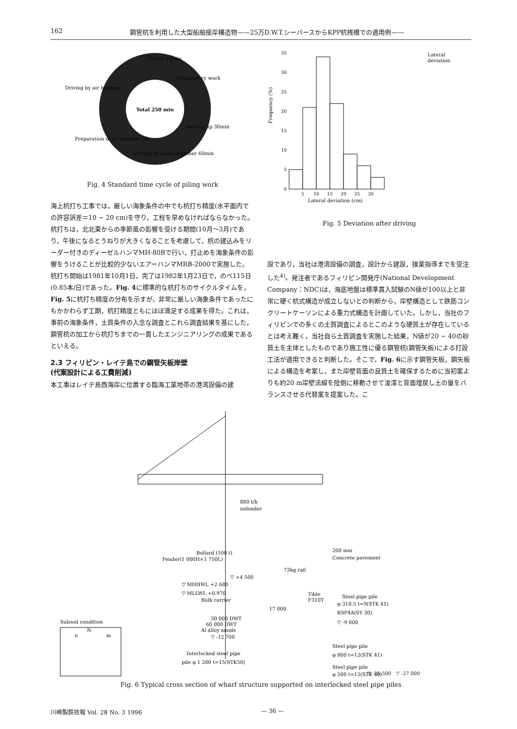162 鋼管杭を利用した大型船舶接岸構造物——25万D.W.T.シーバースからKPP杭桟橋での適用例——
Total 250 min
Others 10min
Preparatory work
Driving by air hammer
Setting-up 30min
Preparation of air hammer 30
Driving by diesel hammer 60min
Fig. 4 Standard time cycle of piling work
海上杭打ち工事では，厳しい海象条件の中でも杭打ち精度(水平面内での許容誤差＝10 ~ 20 cm)を守り，工程を早めなければならなかった。杭打ちは，北北東からの季節風の影響を受ける期間(10月～3月)であり，午後になるとうねりが大きくなることを考慮して，杭の建込みをリーダー付きのディーゼルハンマMH-80Bで行い，打止めを海象条件の影響をうけることが比較的少ないエアーハンマMRB-2000で実施した。杭打ち開始は1981年10月1日，完了は1982年1月23日で，のべ115日(0.85本/日)であった。Fig. 4に標準的な杭打ちのサイクルタイムを，Fig. 5に杭打ち精度の分布を示すが，非常に厳しい海象条件であったにもかかわらず工期，杭打精度ともにほぼ満足する成果を得た。これは，事前の海象条件，土質条件の入念な調査とこれら調査結果を基にした，鋼管杭の加工から杭打ちまでの一貫したエンジニアリングの成果であるといえる。
2.3 フィリピン・レイテ島での鋼管矢板岸壁
(代案設計による工費削減)
本工事はレイテ島西海岸に位置する臨海工業地帯の港湾設備の建
Frequency (%)
35
30
25
20
15
10
5
0
5
10
15
20
25
30
Lateral deviation (cm)
Lateral
deviation
Fig. 5 Deviation after driving
設であり，当社は港湾設備の調査，設計から建設，操業指導までを受注した<sup>4)</sup>。発注者であるフィリピン開発庁(National Development Company：NDC)は，海底地盤は標準貫入試験のN値が100以上と非常に硬く杭式構造が成立しないとの判断から，岸壁構造として鉄筋コンクリートケーソンによる重力式構造を計画していた。しかし，当社のフィリピンでの多くの土質調査によるとこのような硬質土が存在しているとは考え難く，当社自ら土質調査を実施した結果，N値が20 ~ 40の砂質土を主体としたものであり施工性に優る鋼管杭(鋼管矢板)による打設工法が適用できると判断した。そこで，Fig. 6に示す鋼管矢板，鋼矢板による構造を考案し，また岸壁背面の良質土を確保するために当初案よりも約20 m岸壁法線を陸側に移動させて浚渫と背面埋戻し土の量をバランスさせる代替案を提案した。こ
880 t/h
unloader
Bollard (100 t)
Fender(1 000H×1 750L)
200 mm
Concrete pavement
73kg rail
▽ +4 500
▽ MHHWL +2 680
▽ MLLWL +0.970
Bulk carrier
Tible
F310T
Steel pipe pile
φ 318.5 t=9(STK 41)
17 000
KSP4A(SY 30)
▽ -9 000
30 000 DWT
Subsoil condition
60 000 DWT
Al alloy anode
▽ -12 700
N
n
m
Steel pipe pile
φ 800 t=12(STK 41)
Interlocked steel pipe
pile φ 1 200 t=15(STK50)
Steel pipe pile
φ 500 t=12(STK 50)
▽ -26 500 ▽ -27 000
Fig. 6 Typical cross section of wharf structure supported on interlocked steel pipe piles
川崎製鉄技報 Vol. 28 No. 3 1996 — 36 —